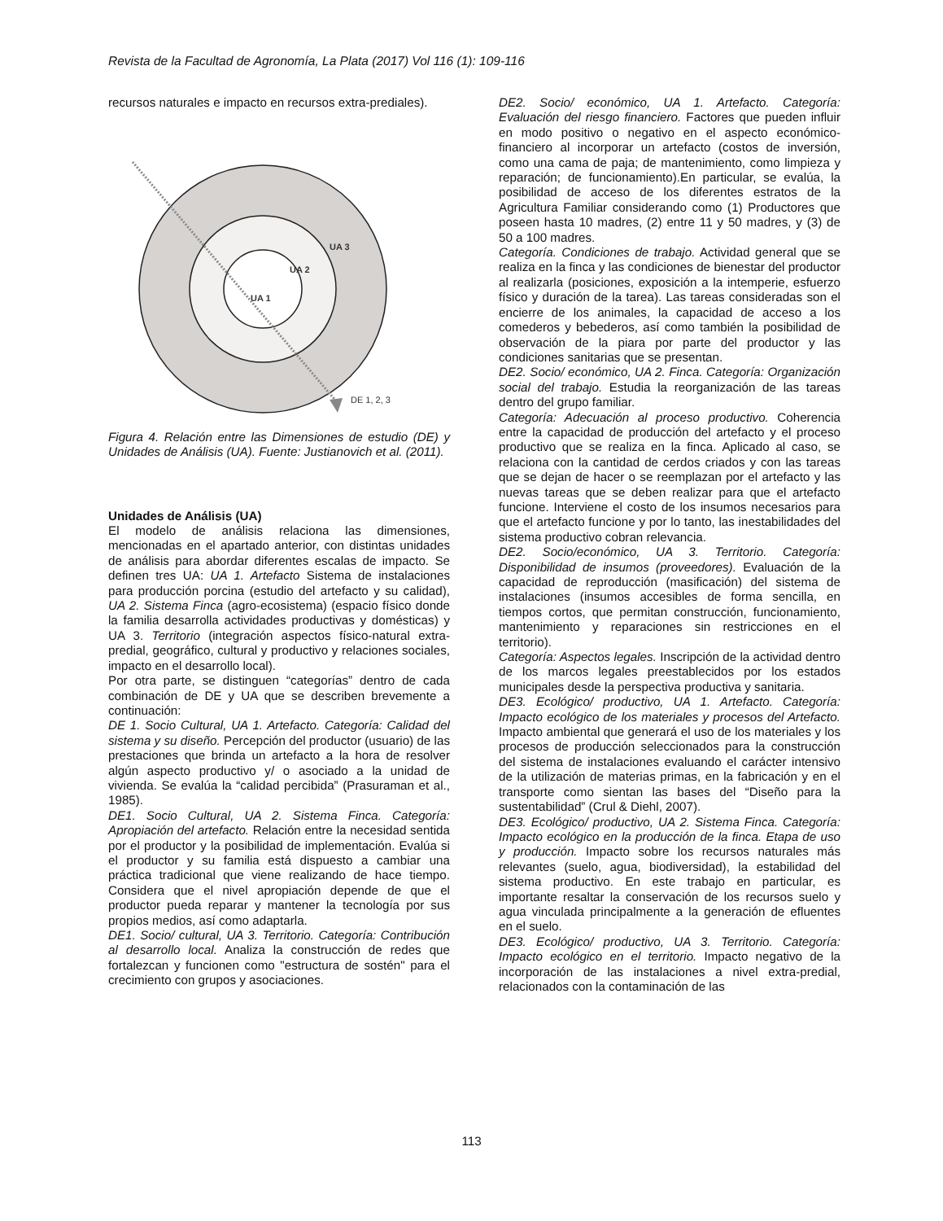Revista de la Facultad de Agronomía, La Plata (2017) Vol 116 (1): 109-116
recursos naturales e impacto en recursos extra-prediales).
UA 3
UA 2
UA 1
DE 1, 2, 3
Figura 4. Relación entre las Dimensiones de estudio (DE) y Unidades de Análisis (UA). Fuente: Justianovich et al. (2011).
Unidades de Análisis (UA)
El modelo de análisis relaciona las dimensiones, mencionadas en el apartado anterior, con distintas unidades de análisis para abordar diferentes escalas de impacto. Se definen tres UA: UA 1. Artefacto Sistema de instalaciones para producción porcina (estudio del artefacto y su calidad), UA 2. Sistema Finca (agro-ecosistema) (espacio físico donde la familia desarrolla actividades productivas y domésticas) y UA 3. Territorio (integración aspectos físico-natural extra-predial, geográfico, cultural y productivo y relaciones sociales, impacto en el desarrollo local).
Por otra parte, se distinguen “categorías” dentro de cada combinación de DE y UA que se describen brevemente a continuación:
DE 1. Socio Cultural, UA 1. Artefacto. Categoría: Calidad del sistema y su diseño. Percepción del productor (usuario) de las prestaciones que brinda un artefacto a la hora de resolver algún aspecto productivo y/ o asociado a la unidad de vivienda. Se evalúa la “calidad percibida” (Prasuraman et al., 1985).
DE1. Socio Cultural, UA 2. Sistema Finca. Categoría: Apropiación del artefacto. Relación entre la necesidad sentida por el productor y la posibilidad de implementación. Evalúa si el productor y su familia está dispuesto a cambiar una práctica tradicional que viene realizando de hace tiempo. Considera que el nivel apropiación depende de que el productor pueda reparar y mantener la tecnología por sus propios medios, así como adaptarla.
DE1. Socio/ cultural, UA 3. Territorio. Categoría: Contribución al desarrollo local. Analiza la construcción de redes que fortalezcan y funcionen como "estructura de sostén" para el crecimiento con grupos y asociaciones.
DE2. Socio/ económico, UA 1. Artefacto. Categoría: Evaluación del riesgo financiero. Factores que pueden influir en modo positivo o negativo en el aspecto económico-financiero al incorporar un artefacto (costos de inversión, como una cama de paja; de mantenimiento, como limpieza y reparación; de funcionamiento).En particular, se evalúa, la posibilidad de acceso de los diferentes estratos de la Agricultura Familiar considerando como (1) Productores que poseen hasta 10 madres, (2) entre 11 y 50 madres, y (3) de 50 a 100 madres.
Categoría. Condiciones de trabajo. Actividad general que se realiza en la finca y las condiciones de bienestar del productor al realizarla (posiciones, exposición a la intemperie, esfuerzo físico y duración de la tarea). Las tareas consideradas son el encierre de los animales, la capacidad de acceso a los comederos y bebederos, así como también la posibilidad de observación de la piara por parte del productor y las condiciones sanitarias que se presentan.
DE2. Socio/ económico, UA 2. Finca. Categoría: Organización social del trabajo. Estudia la reorganización de las tareas dentro del grupo familiar.
Categoría: Adecuación al proceso productivo. Coherencia entre la capacidad de producción del artefacto y el proceso productivo que se realiza en la finca. Aplicado al caso, se relaciona con la cantidad de cerdos criados y con las tareas que se dejan de hacer o se reemplazan por el artefacto y las nuevas tareas que se deben realizar para que el artefacto funcione. Interviene el costo de los insumos necesarios para que el artefacto funcione y por lo tanto, las inestabilidades del sistema productivo cobran relevancia.
DE2. Socio/económico, UA 3. Territorio. Categoría: Disponibilidad de insumos (proveedores). Evaluación de la capacidad de reproducción (masificación) del sistema de instalaciones (insumos accesibles de forma sencilla, en tiempos cortos, que permitan construcción, funcionamiento, mantenimiento y reparaciones sin restricciones en el territorio).
Categoría: Aspectos legales. Inscripción de la actividad dentro de los marcos legales preestablecidos por los estados municipales desde la perspectiva productiva y sanitaria.
DE3. Ecológico/ productivo, UA 1. Artefacto. Categoría: Impacto ecológico de los materiales y procesos del Artefacto. Impacto ambiental que generará el uso de los materiales y los procesos de producción seleccionados para la construcción del sistema de instalaciones evaluando el carácter intensivo de la utilización de materias primas, en la fabricación y en el transporte como sientan las bases del “Diseño para la sustentabilidad” (Crul & Diehl, 2007).
DE3. Ecológico/ productivo, UA 2. Sistema Finca. Categoría: Impacto ecológico en la producción de la finca. Etapa de uso y producción. Impacto sobre los recursos naturales más relevantes (suelo, agua, biodiversidad), la estabilidad del sistema productivo. En este trabajo en particular, es importante resaltar la conservación de los recursos suelo y agua vinculada principalmente a la generación de efluentes en el suelo.
DE3. Ecológico/ productivo, UA 3. Territorio. Categoría: Impacto ecológico en el territorio. Impacto negativo de la incorporación de las instalaciones a nivel extra-predial, relacionados con la contaminación de las
113